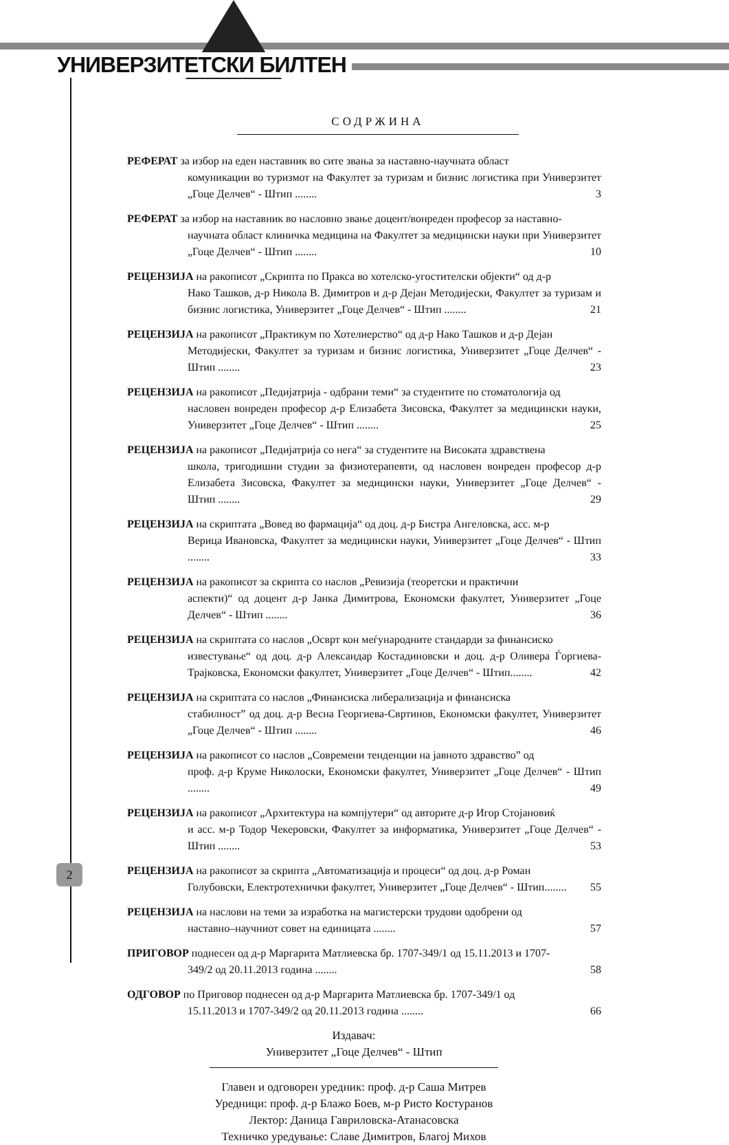УНИВЕРЗИТЕТСКИ БИЛТЕН
СОДРЖИНА
РЕФЕРАТ за избор на еден наставник во сите звања за наставно-научната област
комуникации во туризмот на Факултет за туризам и бизнис логистика при Универзитет „Гоце Делчев“ - Штип ........ 3
РЕФЕРАТ за избор на наставник во насловно звање доцент/вонреден професор за наставно-
научната област клиничка медицина на Факултет за медицински науки при Универзитет „Гоце Делчев“ - Штип ........ 10
РЕЦЕНЗИЈА на ракописот „Скрипта по Пракса во хотелско-угостителски објекти“ од д-р
Нако Ташков, д-р Никола В. Димитров и д-р Дејан Методијески, Факултет за туризам и бизнис логистика, Универзитет „Гоце Делчев“ - Штип ........ 21
РЕЦЕНЗИЈА на ракописот „Практикум по Хотелиерство“ од д-р Нако Ташков и д-р Дејан
Методијески, Факултет за туризам и бизнис логистика, Универзитет „Гоце Делчев“ - Штип ........ 23
РЕЦЕНЗИЈА на ракописот „Педијатрија - одбрани теми“ за студентите по стоматологија од
насловен вонреден професор д-р Елизабета Зисовска, Факултет за медицински науки, Универзитет „Гоце Делчев“ - Штип ........ 25
РЕЦЕНЗИЈА на ракописот „Педијатрија со нега“ за студентите на Високата здравствена
школа, тригодишни студии за физиотерапевти, од насловен вонреден професор д-р Елизабета Зисовска, Факултет за медицински науки, Универзитет „Гоце Делчев“ - Штип ........ 29
РЕЦЕНЗИЈА на скриптата „Вовед во фармација“ од доц. д-р Бистра Ангеловска, асс. м-р
Верица Ивановска, Факултет за медицински науки, Универзитет „Гоце Делчев“ - Штип ........ 33
РЕЦЕНЗИЈА на ракописот за скрипта со наслов „Ревизија (теоретски и практични
аспекти)“ од доцент д-р Јанка Димитрова, Економски факултет, Универзитет „Гоце Делчев“ - Штип ........ 36
РЕЦЕНЗИЈА на скриптата со наслов „Осврт кон меѓународните стандарди за финансиско
известување“ од доц. д-р Александар Костадиновски и доц. д-р Оливера Ѓоргиева-Трајковска, Економски факултет, Универзитет „Гоце Делчев“ - Штип........ 42
РЕЦЕНЗИЈА на скриптата со наслов „Финансиска либерализација и финансиска
стабилност” од доц. д-р Весна Георгиева-Свртинов, Економски факултет, Универзитет „Гоце Делчев“ - Штип ........ 46
РЕЦЕНЗИЈА на ракописот со наслов „Современи тенденции на јавното здравство” од
проф. д-р Круме Николоски, Економски факултет, Универзитет „Гоце Делчев“ - Штип ........ 49
РЕЦЕНЗИЈА на ракописот „Архитектура на компјутери“ од авторите д-р Игор Стојановиќ
и асс. м-р Тодор Чекеровски, Факултет за информатика, Универзитет „Гоце Делчев“ - Штип ........ 53
РЕЦЕНЗИЈА на ракописот за скрипта „Автоматизација и процеси“ од доц. д-р Роман
Голубовски, Електротехнички факултет, Универзитет „Гоце Делчев“ - Штип........ 55
РЕЦЕНЗИЈА на наслови на теми за изработка на магистерски трудови одобрени од
наставно–научниот совет на единицата ........ 57
ПРИГОВОР поднесен од д-р Маргарита Матлиевска бр. 1707-349/1 од 15.11.2013 и 1707-
349/2 од 20.11.2013 година ........ 58
ОДГОВОР по Приговор поднесен од д-р Маргарита Матлиевска бр. 1707-349/1 од
15.11.2013 и 1707-349/2 од 20.11.2013 година ........ 66
Издавач:
Универзитет „Гоце Делчев“ - Штип
Главен и одговорен уредник: проф. д-р Саша Митрев
Уредници: проф. д-р Блажо Боев, м-р Ристо Костуранов
Лектор: Даница Гавриловска-Атанасовска
Техничко уредување: Славе Димитров, Благој Михов
2